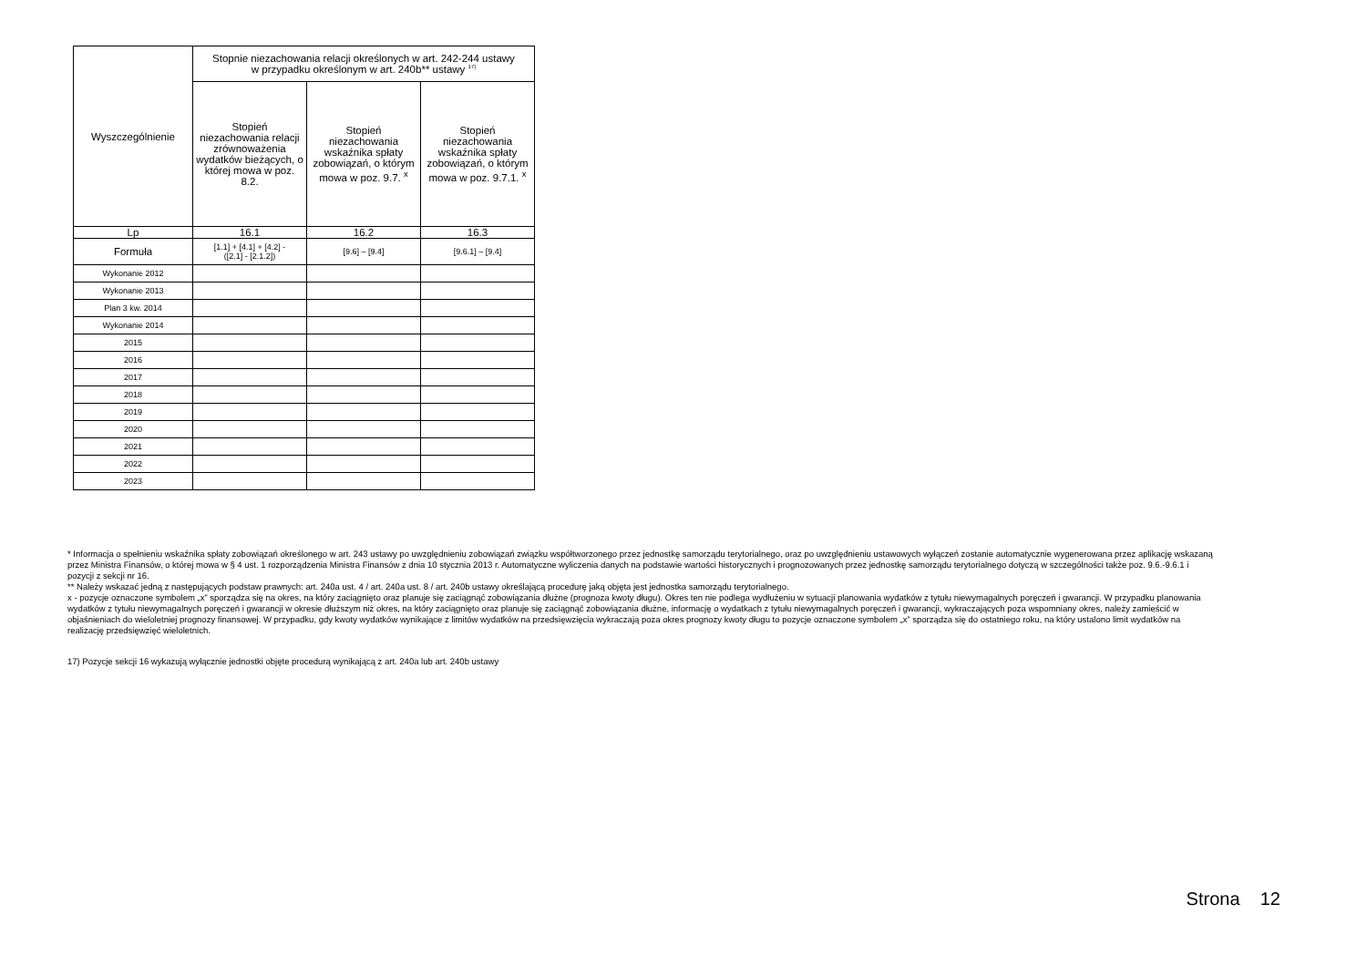| Wyszczególnienie | Stopnie niezachowania relacji określonych w art. 242-244 ustawy w przypadku określonym w art. 240b** ustawy <sup>17)</sup> | | |
| --- | --- | --- | --- |
| | Stopień niezachowania relacji zrównoważenia wydatków bieżących, o której mowa w poz. 8.2. | Stopień niezachowania wskaźnika spłaty zobowiązań, o którym mowa w poz. 9.7. <sup>x</sup> | Stopień niezachowania wskaźnika spłaty zobowiązań, o którym mowa w poz. 9.7.1. <sup>x</sup> |
| Lp | 16.1 | 16.2 | 16.3 |
| Formuła | [1.1] + [4.1] + [4.2] - ([2.1] - [2.1.2]) | [9.6] – [9.4] | [9.6.1] – [9.4] |
| Wykonanie 2012 | | | |
| Wykonanie 2013 | | | |
| Plan 3 kw. 2014 | | | |
| Wykonanie 2014 | | | |
| 2015 | | | |
| 2016 | | | |
| 2017 | | | |
| 2018 | | | |
| 2019 | | | |
| 2020 | | | |
| 2021 | | | |
| 2022 | | | |
| 2023 | | | |
* Informacja o spełnieniu wskaźnika spłaty zobowiązań określonego w art. 243 ustawy po uwzględnieniu zobowiązań związku współtworzonego przez jednostkę samorządu terytorialnego, oraz po uwzględnieniu ustawowych wyłączeń zostanie automatycznie wygenerowana przez aplikację wskazaną przez Ministra Finansów, o której mowa w § 4 ust. 1 rozporządzenia Ministra Finansów z dnia 10 stycznia 2013 r. Automatyczne wyliczenia danych na podstawie wartości historycznych i prognozowanych przez jednostkę samorządu terytorialnego dotyczą w szczególności także poz. 9.6.-9.6.1 i pozycji z sekcji nr 16.
** Należy wskazać jedną z następujących podstaw prawnych: art. 240a ust. 4 / art. 240a ust. 8 / art. 240b ustawy określającą procedurę jaką objęta jest jednostka samorządu terytorialnego.
x - pozycje oznaczone symbolem „x” sporządza się na okres, na który zaciągnięto oraz planuje się zaciągnąć zobowiązania dłużne (prognoza kwoty długu). Okres ten nie podlega wydłużeniu w sytuacji planowania wydatków z tytułu niewymagalnych poręczeń i gwarancji. W przypadku planowania wydatków z tytułu niewymagalnych poręczeń i gwarancji w okresie dłuższym niż okres, na który zaciągnięto oraz planuje się zaciągnąć zobowiązania dłużne, informację o wydatkach z tytułu niewymagalnych poręczeń i gwarancji, wykraczających poza wspomniany okres, należy zamieścić w objaśnieniach do wieloletniej prognozy finansowej. W przypadku, gdy kwoty wydatków wynikające z limitów wydatków na przedsięwzięcia wykraczają poza okres prognozy kwoty długu to pozycje oznaczone symbolem „x” sporządza się do ostatniego roku, na który ustalono limit wydatków na realizację przedsięwzięć wieloletnich.
17) Pozycje sekcji 16 wykazują wyłącznie jednostki objęte procedurą wynikającą z art. 240a lub art. 240b ustawy
Strona 12